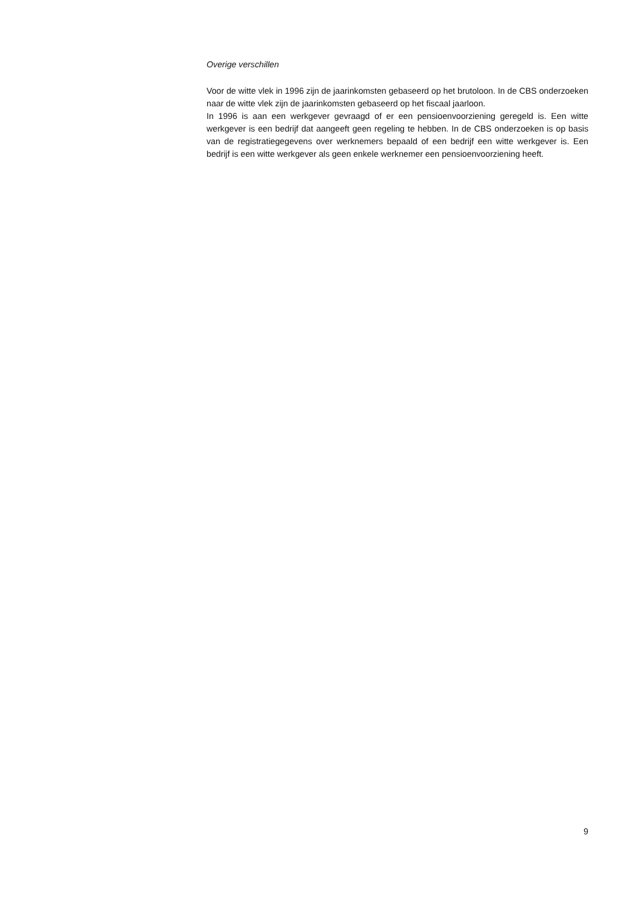Overige verschillen
Voor de witte vlek in 1996 zijn de jaarinkomsten gebaseerd op het brutoloon. In de CBS onderzoeken naar de witte vlek zijn de jaarinkomsten gebaseerd op het fiscaal jaarloon.
In 1996 is aan een werkgever gevraagd of er een pensioenvoorziening geregeld is. Een witte werkgever is een bedrijf dat aangeeft geen regeling te hebben. In de CBS onderzoeken is op basis van de registratiegegevens over werknemers bepaald of een bedrijf een witte werkgever is. Een bedrijf is een witte werkgever als geen enkele werknemer een pensioenvoorziening heeft.
9